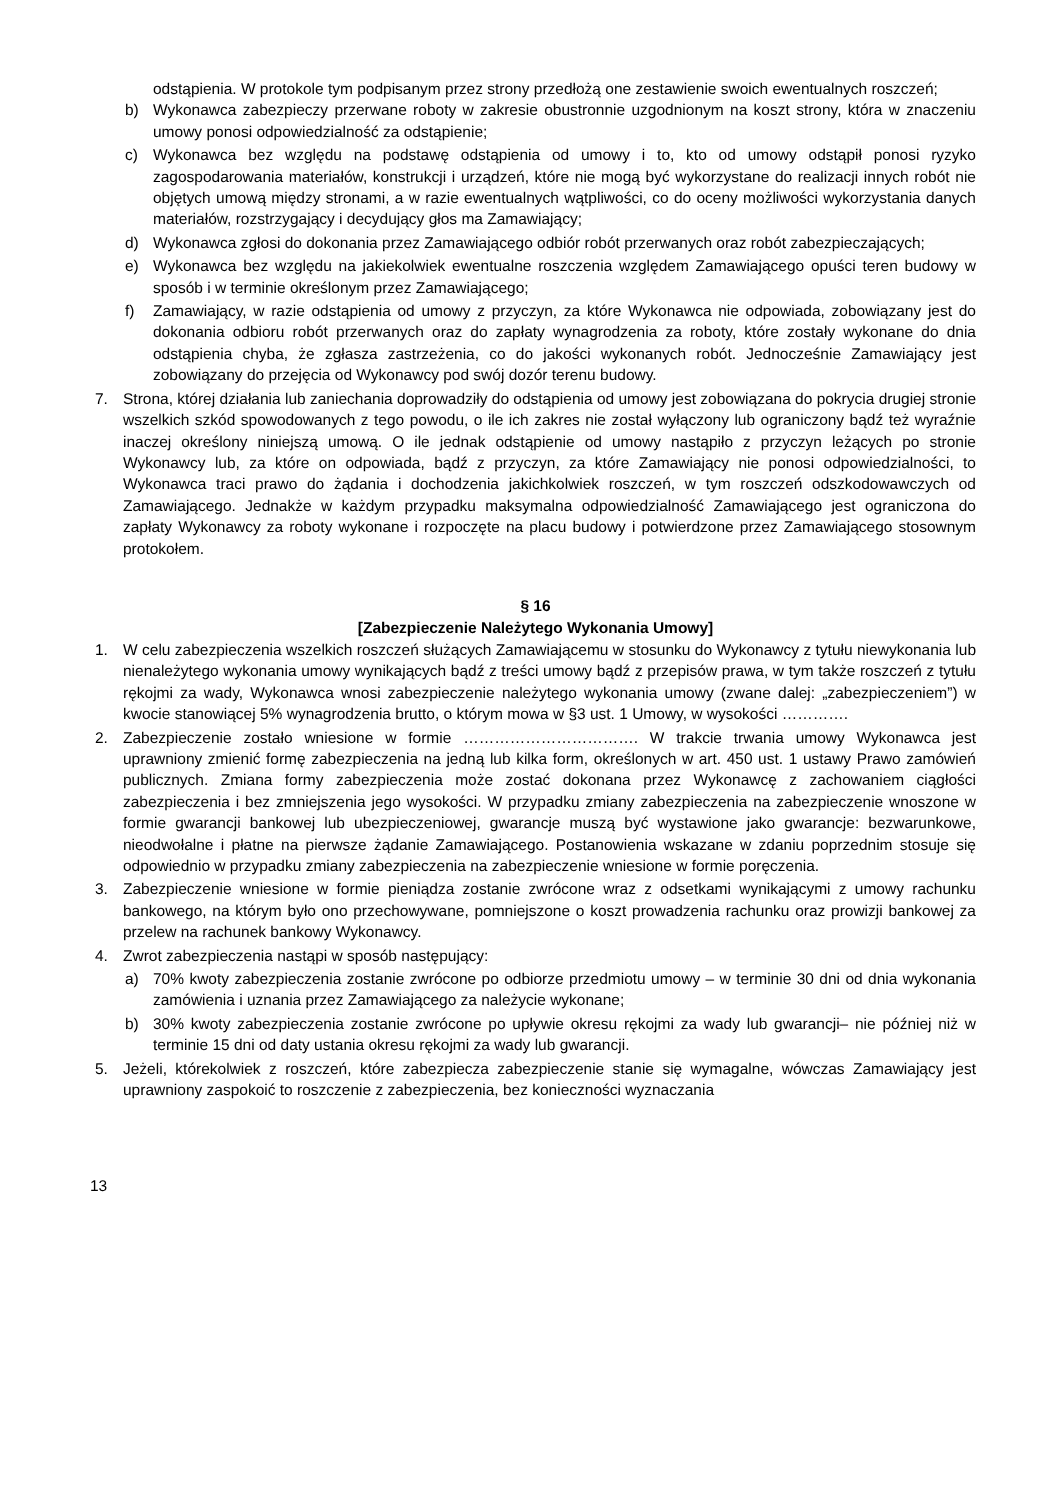odstąpienia. W protokole tym podpisanym przez strony przedłożą one zestawienie swoich ewentualnych roszczeń;
b) Wykonawca zabezpieczy przerwane roboty w zakresie obustronnie uzgodnionym na koszt strony, która w znaczeniu umowy ponosi odpowiedzialność za odstąpienie;
c) Wykonawca bez względu na podstawę odstąpienia od umowy i to, kto od umowy odstąpił ponosi ryzyko zagospodarowania materiałów, konstrukcji i urządzeń, które nie mogą być wykorzystane do realizacji innych robót nie objętych umową między stronami, a w razie ewentualnych wątpliwości, co do oceny możliwości wykorzystania danych materiałów, rozstrzygający i decydujący głos ma Zamawiający;
d) Wykonawca zgłosi do dokonania przez Zamawiającego odbiór robót przerwanych oraz robót zabezpieczających;
e) Wykonawca bez względu na jakiekolwiek ewentualne roszczenia względem Zamawiającego opuści teren budowy w sposób i w terminie określonym przez Zamawiającego;
f) Zamawiający, w razie odstąpienia od umowy z przyczyn, za które Wykonawca nie odpowiada, zobowiązany jest do dokonania odbioru robót przerwanych oraz do zapłaty wynagrodzenia za roboty, które zostały wykonane do dnia odstąpienia chyba, że zgłasza zastrzeżenia, co do jakości wykonanych robót. Jednocześnie Zamawiający jest zobowiązany do przejęcia od Wykonawcy pod swój dozór terenu budowy.
7. Strona, której działania lub zaniechania doprowadziły do odstąpienia od umowy jest zobowiązana do pokrycia drugiej stronie wszelkich szkód spowodowanych z tego powodu, o ile ich zakres nie został wyłączony lub ograniczony bądź też wyraźnie inaczej określony niniejszą umową. O ile jednak odstąpienie od umowy nastąpiło z przyczyn leżących po stronie Wykonawcy lub, za które on odpowiada, bądź z przyczyn, za które Zamawiający nie ponosi odpowiedzialności, to Wykonawca traci prawo do żądania i dochodzenia jakichkolwiek roszczeń, w tym roszczeń odszkodowawczych od Zamawiającego. Jednakże w każdym przypadku maksymalna odpowiedzialność Zamawiającego jest ograniczona do zapłaty Wykonawcy za roboty wykonane i rozpoczęte na placu budowy i potwierdzone przez Zamawiającego stosownym protokołem.
§ 16
[Zabezpieczenie Należytego Wykonania Umowy]
1. W celu zabezpieczenia wszelkich roszczeń służących Zamawiającemu w stosunku do Wykonawcy z tytułu niewykonania lub nienależytego wykonania umowy wynikających bądź z treści umowy bądź z przepisów prawa, w tym także roszczeń z tytułu rękojmi za wady, Wykonawca wnosi zabezpieczenie należytego wykonania umowy (zwane dalej: „zabezpieczeniem”) w kwocie stanowiącej 5% wynagrodzenia brutto, o którym mowa w §3 ust. 1 Umowy, w wysokości ………….
2. Zabezpieczenie zostało wniesione w formie ……………………………. W trakcie trwania umowy Wykonawca jest uprawniony zmienić formę zabezpieczenia na jedną lub kilka form, określonych w art. 450 ust. 1 ustawy Prawo zamówień publicznych. Zmiana formy zabezpieczenia może zostać dokonana przez Wykonawcę z zachowaniem ciągłości zabezpieczenia i bez zmniejszenia jego wysokości. W przypadku zmiany zabezpieczenia na zabezpieczenie wnoszone w formie gwarancji bankowej lub ubezpieczeniowej, gwarancje muszą być wystawione jako gwarancje: bezwarunkowe, nieodwołalne i płatne na pierwsze żądanie Zamawiającego. Postanowienia wskazane w zdaniu poprzednim stosuje się odpowiednio w przypadku zmiany zabezpieczenia na zabezpieczenie wniesione w formie poręczenia.
3. Zabezpieczenie wniesione w formie pieniądza zostanie zwrócone wraz z odsetkami wynikającymi z umowy rachunku bankowego, na którym było ono przechowywane, pomniejszone o koszt prowadzenia rachunku oraz prowizji bankowej za przelew na rachunek bankowy Wykonawcy.
4. Zwrot zabezpieczenia nastąpi w sposób następujący:
a) 70% kwoty zabezpieczenia zostanie zwrócone po odbiorze przedmiotu umowy – w terminie 30 dni od dnia wykonania zamówienia i uznania przez Zamawiającego za należycie wykonane;
b) 30% kwoty zabezpieczenia zostanie zwrócone po upływie okresu rękojmi za wady lub gwarancji– nie później niż w terminie 15 dni od daty ustania okresu rękojmi za wady lub gwarancji.
5. Jeżeli, którekolwiek z roszczeń, które zabezpiecza zabezpieczenie stanie się wymagalne, wówczas Zamawiający jest uprawniony zaspokoić to roszczenie z zabezpieczenia, bez konieczności wyznaczania
13